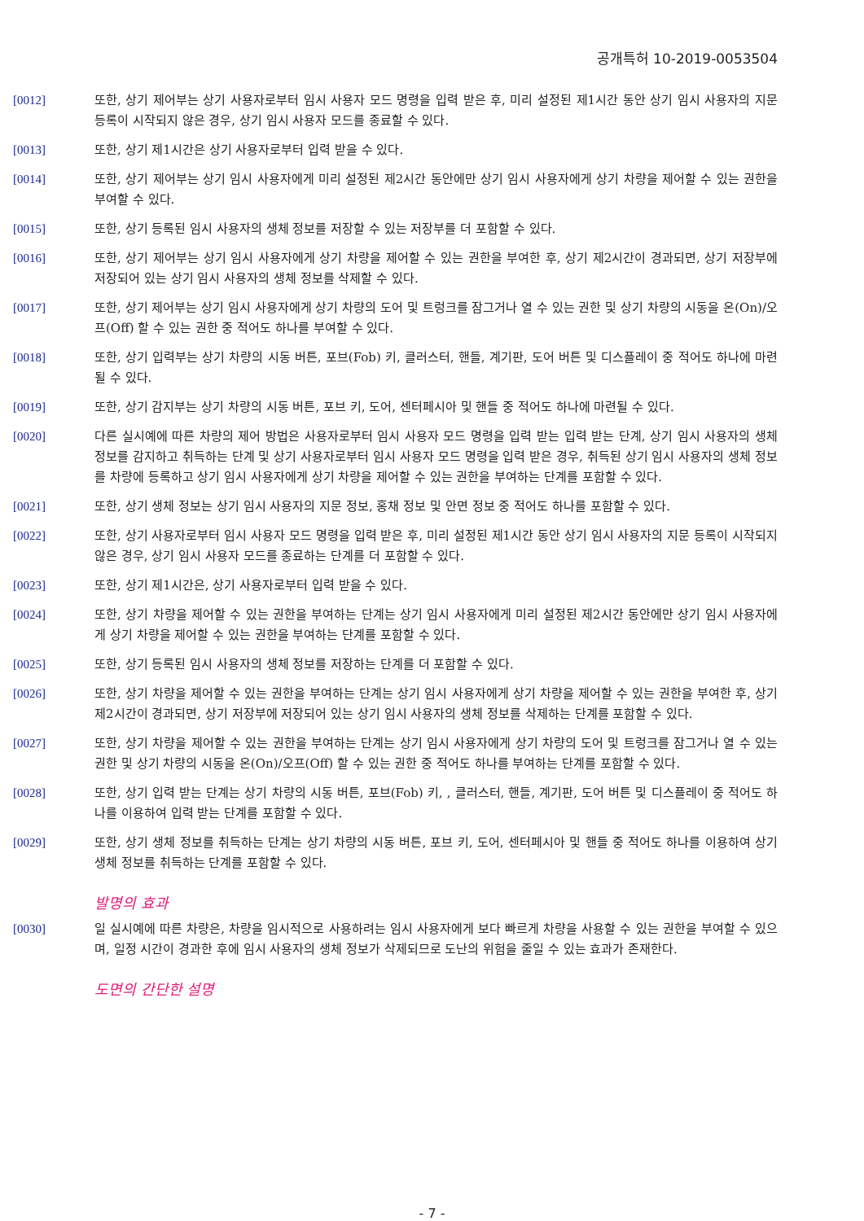공개특허 10-2019-0053504
[0012] 또한, 상기 제어부는 상기 사용자로부터 임시 사용자 모드 명령을 입력 받은 후, 미리 설정된 제1시간 동안 상기 임시 사용자의 지문 등록이 시작되지 않은 경우, 상기 임시 사용자 모드를 종료할 수 있다.
[0013] 또한, 상기 제1시간은 상기 사용자로부터 입력 받을 수 있다.
[0014] 또한, 상기 제어부는 상기 임시 사용자에게 미리 설정된 제2시간 동안에만 상기 임시 사용자에게 상기 차량을 제어할 수 있는 권한을 부여할 수 있다.
[0015] 또한, 상기 등록된 임시 사용자의 생체 정보를 저장할 수 있는 저장부를 더 포함할 수 있다.
[0016] 또한, 상기 제어부는 상기 임시 사용자에게 상기 차량을 제어할 수 있는 권한을 부여한 후, 상기 제2시간이 경과되면, 상기 저장부에 저장되어 있는 상기 임시 사용자의 생체 정보를 삭제할 수 있다.
[0017] 또한, 상기 제어부는 상기 임시 사용자에게 상기 차량의 도어 및 트렁크를 잠그거나 열 수 있는 권한 및 상기 차량의 시동을 온(On)/오프(Off) 할 수 있는 권한 중 적어도 하나를 부여할 수 있다.
[0018] 또한, 상기 입력부는 상기 차량의 시동 버튼, 포브(Fob) 키, 클러스터, 핸들, 계기판, 도어 버튼 및 디스플레이 중 적어도 하나에 마련될 수 있다.
[0019] 또한, 상기 감지부는 상기 차량의 시동 버튼, 포브 키, 도어, 센터페시아 및 핸들 중 적어도 하나에 마련될 수 있다.
[0020] 다른 실시예에 따른 차량의 제어 방법은 사용자로부터 임시 사용자 모드 명령을 입력 받는 입력 받는 단계, 상기 임시 사용자의 생체 정보를 감지하고 취득하는 단계 및 상기 사용자로부터 임시 사용자 모드 명령을 입력 받은 경우, 취득된 상기 임시 사용자의 생체 정보를 차량에 등록하고 상기 임시 사용자에게 상기 차량을 제어할 수 있는 권한을 부여하는 단계를 포함할 수 있다.
[0021] 또한, 상기 생체 정보는 상기 임시 사용자의 지문 정보, 홍채 정보 및 안면 정보 중 적어도 하나를 포함할 수 있다.
[0022] 또한, 상기 사용자로부터 임시 사용자 모드 명령을 입력 받은 후, 미리 설정된 제1시간 동안 상기 임시 사용자의 지문 등록이 시작되지 않은 경우, 상기 임시 사용자 모드를 종료하는 단계를 더 포함할 수 있다.
[0023] 또한, 상기 제1시간은, 상기 사용자로부터 입력 받을 수 있다.
[0024] 또한, 상기 차량을 제어할 수 있는 권한을 부여하는 단계는 상기 임시 사용자에게 미리 설정된 제2시간 동안에만 상기 임시 사용자에게 상기 차량을 제어할 수 있는 권한을 부여하는 단계를 포함할 수 있다.
[0025] 또한, 상기 등록된 임시 사용자의 생체 정보를 저장하는 단계를 더 포함할 수 있다.
[0026] 또한, 상기 차량을 제어할 수 있는 권한을 부여하는 단계는 상기 임시 사용자에게 상기 차량을 제어할 수 있는 권한을 부여한 후, 상기 제2시간이 경과되면, 상기 저장부에 저장되어 있는 상기 임시 사용자의 생체 정보를 삭제하는 단계를 포함할 수 있다.
[0027] 또한, 상기 차량을 제어할 수 있는 권한을 부여하는 단계는 상기 임시 사용자에게 상기 차량의 도어 및 트렁크를 잠그거나 열 수 있는 권한 및 상기 차량의 시동을 온(On)/오프(Off) 할 수 있는 권한 중 적어도 하나를 부여하는 단계를 포함할 수 있다.
[0028] 또한, 상기 입력 받는 단계는 상기 차량의 시동 버튼, 포브(Fob) 키, , 클러스터, 핸들, 계기판, 도어 버튼 및 디스플레이 중 적어도 하나를 이용하여 입력 받는 단계를 포함할 수 있다.
[0029] 또한, 상기 생체 정보를 취득하는 단계는 상기 차량의 시동 버튼, 포브 키, 도어, 센터페시아 및 핸들 중 적어도 하나를 이용하여 상기 생체 정보를 취득하는 단계를 포함할 수 있다.
발명의 효과
[0030] 일 실시예에 따른 차량은, 차량을 임시적으로 사용하려는 임시 사용자에게 보다 빠르게 차량을 사용할 수 있는 권한을 부여할 수 있으며, 일정 시간이 경과한 후에 임시 사용자의 생체 정보가 삭제되므로 도난의 위험을 줄일 수 있는 효과가 존재한다.
도면의 간단한 설명
- 7 -